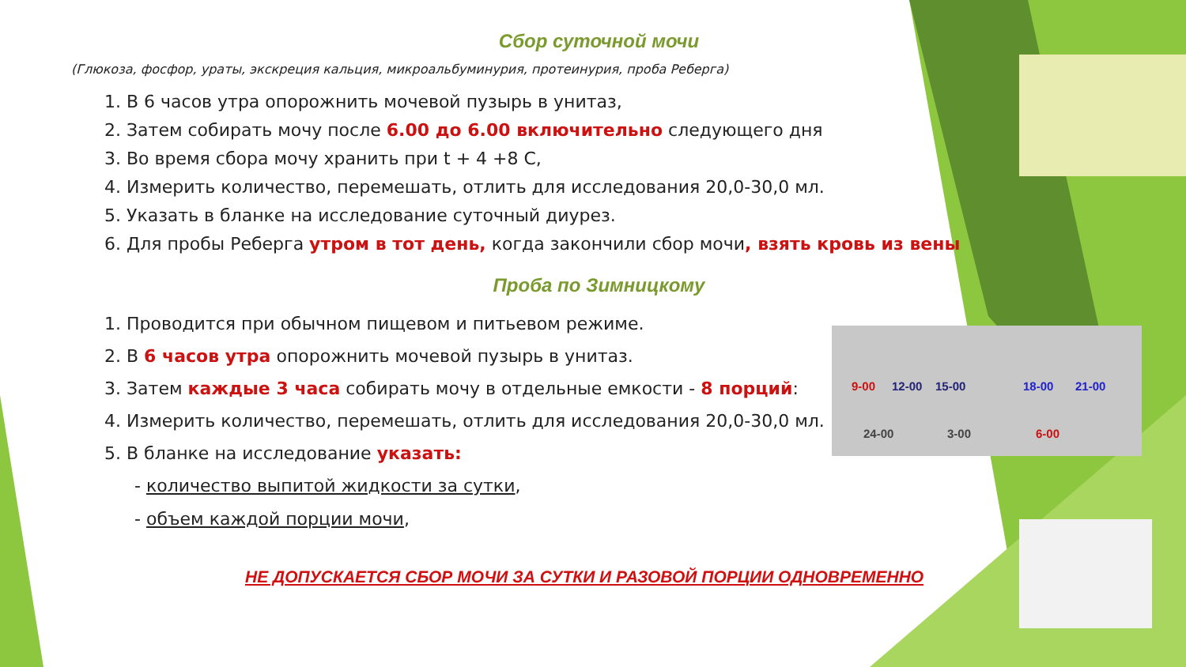9-00 12-00 15-00 18-00 21-00
24-00 3-00 6-00
Сбор суточной мочи
(Глюкоза, фосфор, ураты, экскреция кальция, микроальбуминурия, протеинурия, проба Реберга)
1. В 6 часов утра опорожнить мочевой пузырь в унитаз,
2. Затем собирать мочу после 6.00 до 6.00 включительно следующего дня
3. Во время сбора мочу хранить при t + 4 +8 С,
4. Измерить количество, перемешать, отлить для исследования 20,0-30,0 мл.
5. Указать в бланке на исследование суточный диурез.
6. Для пробы Реберга утром в тот день, когда закончили сбор мочи, взять кровь из вены
Проба по Зимницкому
1. Проводится при обычном пищевом и питьевом режиме.
2. В 6 часов утра опорожнить мочевой пузырь в унитаз.
3. Затем каждые 3 часа собирать мочу в отдельные емкости - 8 порций:
4. Измерить количество, перемешать, отлить для исследования 20,0-30,0 мл.
5. В бланке на исследование указать:
- количество выпитой жидкости за сутки,
- объем каждой порции мочи,
НЕ ДОПУСКАЕТСЯ СБОР МОЧИ ЗА СУТКИ И РАЗОВОЙ ПОРЦИИ ОДНОВРЕМЕННО